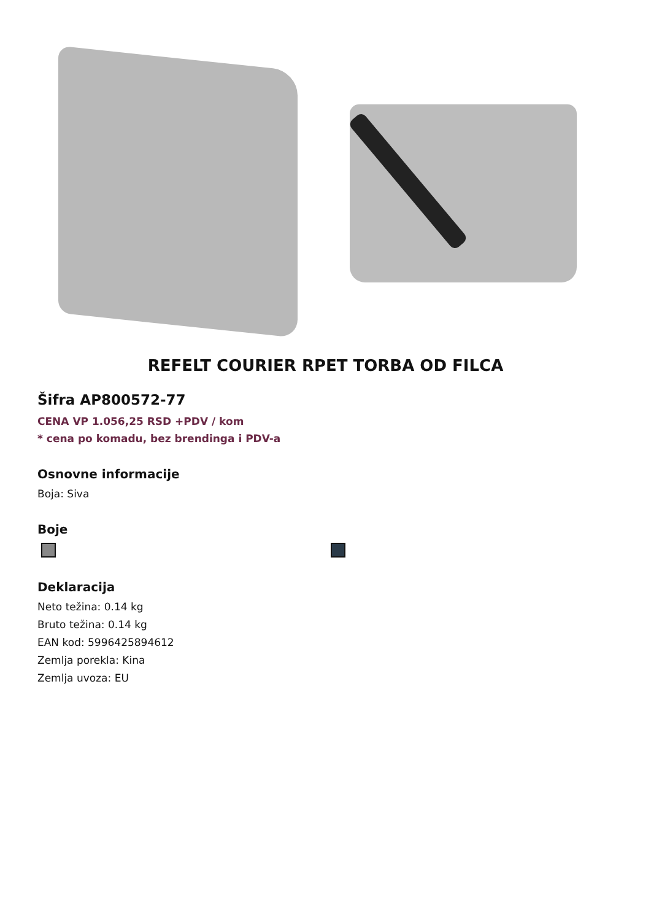REFELT COURIER RPET TORBA OD FILCA
Šifra AP800572-77
CENA VP 1.056,25 RSD +PDV / kom
* cena po komadu, bez brendinga i PDV-a
Osnovne informacije
Boja: Siva
Boje
Deklaracija
Neto težina: 0.14 kg
Bruto težina: 0.14 kg
EAN kod: 5996425894612
Zemlja porekla: Kina
Zemlja uvoza: EU